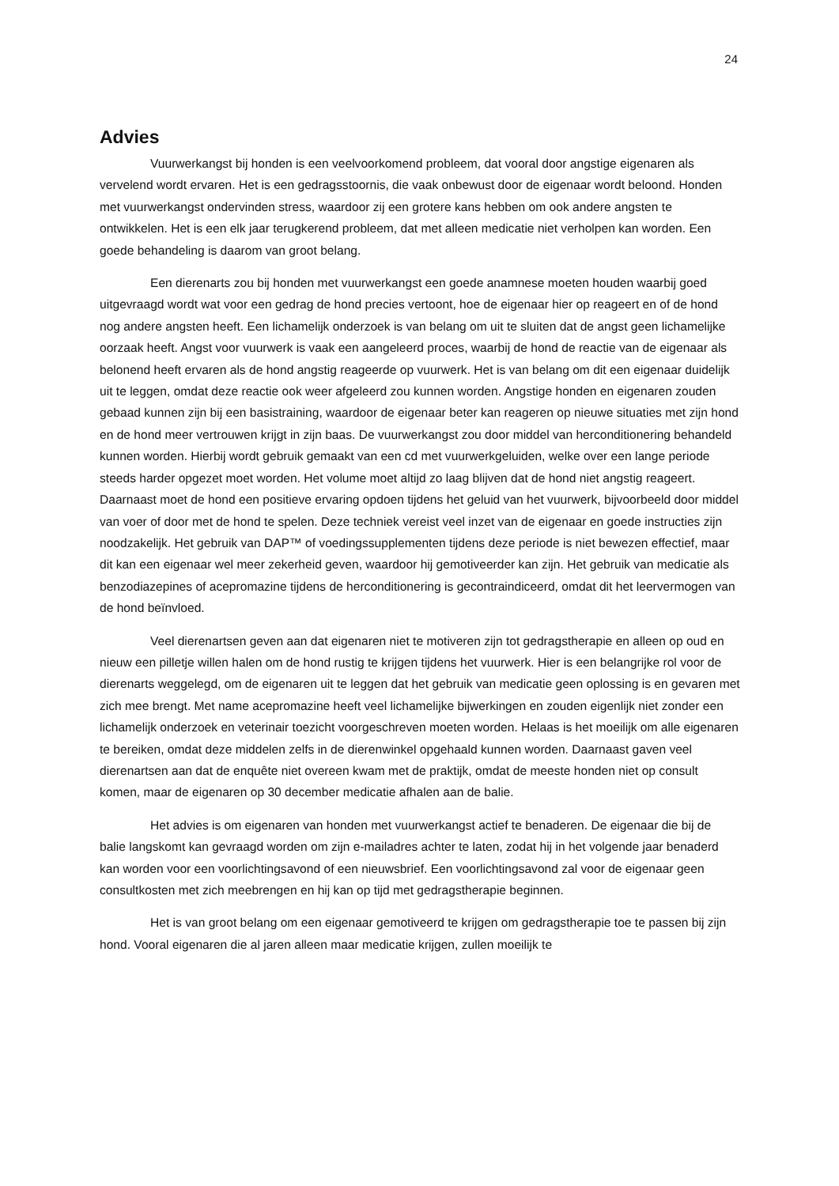24
Advies
Vuurwerkangst bij honden is een veelvoorkomend probleem, dat vooral door angstige eigenaren als vervelend wordt ervaren. Het is een gedragsstoornis, die vaak onbewust door de eigenaar wordt beloond. Honden met vuurwerkangst ondervinden stress, waardoor zij een grotere kans hebben om ook andere angsten te ontwikkelen. Het is een elk jaar terugkerend probleem, dat met alleen medicatie niet verholpen kan worden. Een goede behandeling is daarom van groot belang.
Een dierenarts zou bij honden met vuurwerkangst een goede anamnese moeten houden waarbij goed uitgevraagd wordt wat voor een gedrag de hond precies vertoont, hoe de eigenaar hier op reageert en of de hond nog andere angsten heeft. Een lichamelijk onderzoek is van belang om uit te sluiten dat de angst geen lichamelijke oorzaak heeft. Angst voor vuurwerk is vaak een aangeleerd proces, waarbij de hond de reactie van de eigenaar als belonend heeft ervaren als de hond angstig reageerde op vuurwerk. Het is van belang om dit een eigenaar duidelijk uit te leggen, omdat deze reactie ook weer afgeleerd zou kunnen worden. Angstige honden en eigenaren zouden gebaad kunnen zijn bij een basistraining, waardoor de eigenaar beter kan reageren op nieuwe situaties met zijn hond en de hond meer vertrouwen krijgt in zijn baas. De vuurwerkangst zou door middel van herconditionering behandeld kunnen worden. Hierbij wordt gebruik gemaakt van een cd met vuurwerkgeluiden, welke over een lange periode steeds harder opgezet moet worden. Het volume moet altijd zo laag blijven dat de hond niet angstig reageert. Daarnaast moet de hond een positieve ervaring opdoen tijdens het geluid van het vuurwerk, bijvoorbeeld door middel van voer of door met de hond te spelen. Deze techniek vereist veel inzet van de eigenaar en goede instructies zijn noodzakelijk. Het gebruik van DAP™ of voedingssupplementen tijdens deze periode is niet bewezen effectief, maar dit kan een eigenaar wel meer zekerheid geven, waardoor hij gemotiveerder kan zijn. Het gebruik van medicatie als benzodiazepines of acepromazine tijdens de herconditionering is gecontraindiceerd, omdat dit het leervermogen van de hond beïnvloed.
Veel dierenartsen geven aan dat eigenaren niet te motiveren zijn tot gedragstherapie en alleen op oud en nieuw een pilletje willen halen om de hond rustig te krijgen tijdens het vuurwerk. Hier is een belangrijke rol voor de dierenarts weggelegd, om de eigenaren uit te leggen dat het gebruik van medicatie geen oplossing is en gevaren met zich mee brengt. Met name acepromazine heeft veel lichamelijke bijwerkingen en zouden eigenlijk niet zonder een lichamelijk onderzoek en veterinair toezicht voorgeschreven moeten worden. Helaas is het moeilijk om alle eigenaren te bereiken, omdat deze middelen zelfs in de dierenwinkel opgehaald kunnen worden. Daarnaast gaven veel dierenartsen aan dat de enquête niet overeen kwam met de praktijk, omdat de meeste honden niet op consult komen, maar de eigenaren op 30 december medicatie afhalen aan de balie.
Het advies is om eigenaren van honden met vuurwerkangst actief te benaderen. De eigenaar die bij de balie langskomt kan gevraagd worden om zijn e-mailadres achter te laten, zodat hij in het volgende jaar benaderd kan worden voor een voorlichtingsavond of een nieuwsbrief. Een voorlichtingsavond zal voor de eigenaar geen consultkosten met zich meebrengen en hij kan op tijd met gedragstherapie beginnen.
Het is van groot belang om een eigenaar gemotiveerd te krijgen om gedragstherapie toe te passen bij zijn hond. Vooral eigenaren die al jaren alleen maar medicatie krijgen, zullen moeilijk te